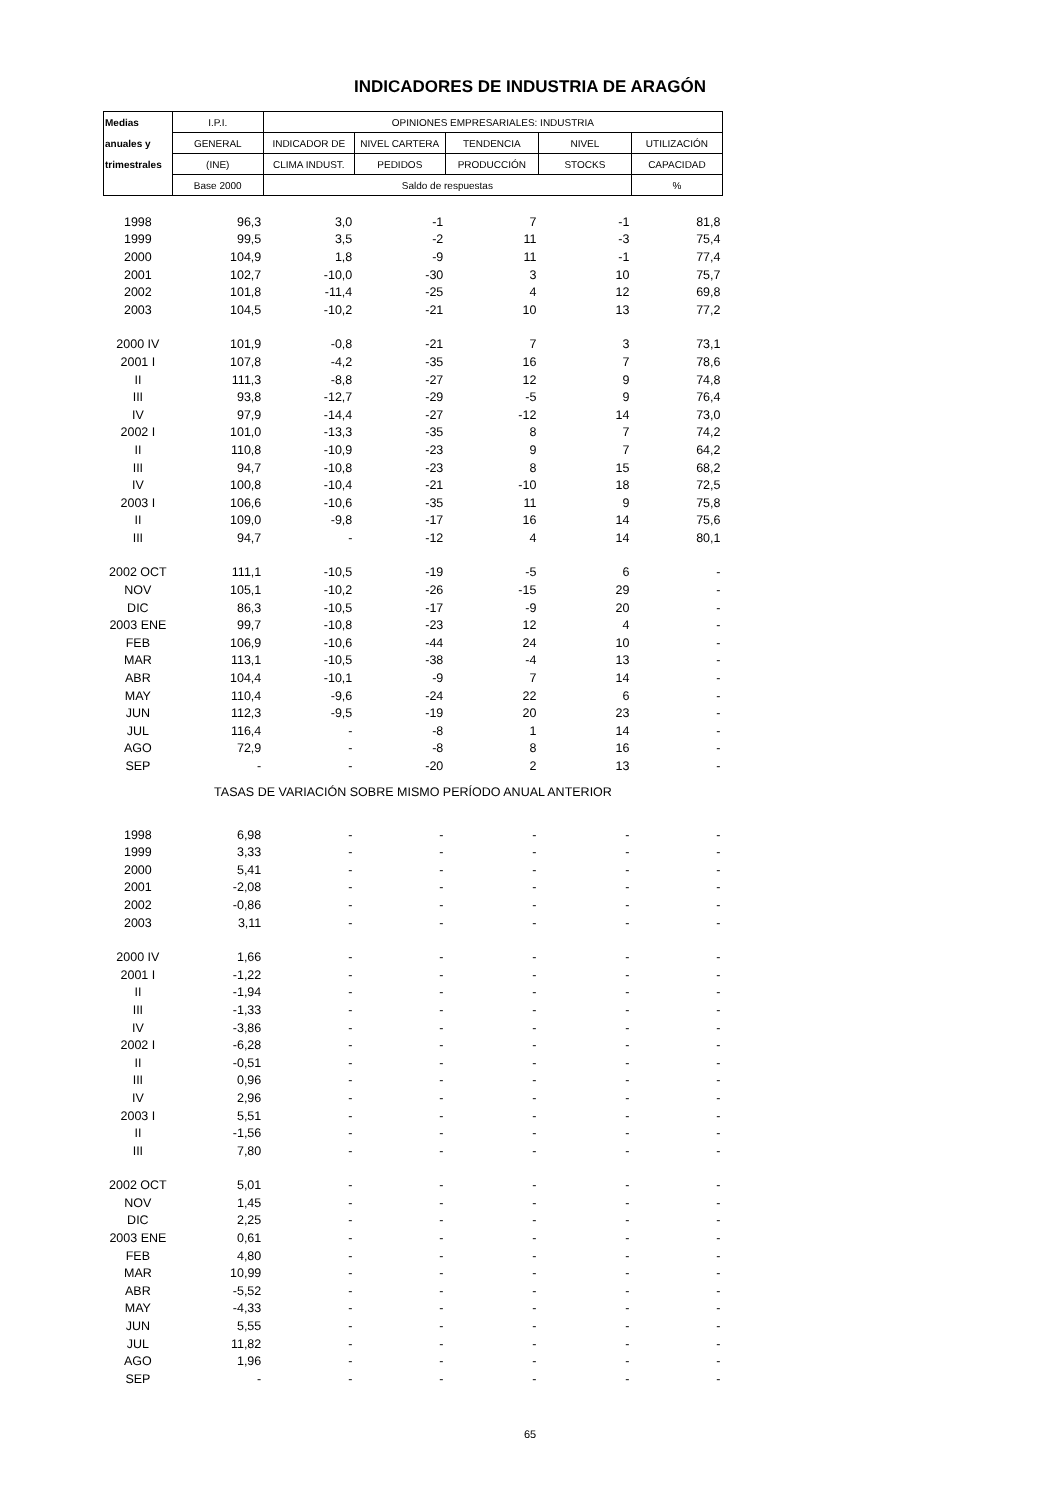INDICADORES DE INDUSTRIA DE ARAGÓN
| Medias | I.P.I. | OPINIONES EMPRESARIALES: INDUSTRIA | | | | |
| --- | --- | --- | --- | --- | --- | --- |
| anuales y | GENERAL | INDICADOR DE | NIVEL CARTERA | TENDENCIA | NIVEL | UTILIZACIÓN |
| trimestrales | (INE) | CLIMA INDUST. | PEDIDOS | PRODUCCIÓN | STOCKS | CAPACIDAD |
| | Base 2000 | Saldo de respuestas | | | | % |
| 1998 | 96,3 | 3,0 | -1 | 7 | -1 | 81,8 |
| 1999 | 99,5 | 3,5 | -2 | 11 | -3 | 75,4 |
| 2000 | 104,9 | 1,8 | -9 | 11 | -1 | 77,4 |
| 2001 | 102,7 | -10,0 | -30 | 3 | 10 | 75,7 |
| 2002 | 101,8 | -11,4 | -25 | 4 | 12 | 69,8 |
| 2003 | 104,5 | -10,2 | -21 | 10 | 13 | 77,2 |
| 2000 IV | 101,9 | -0,8 | -21 | 7 | 3 | 73,1 |
| 2001 I | 107,8 | -4,2 | -35 | 16 | 7 | 78,6 |
| II | 111,3 | -8,8 | -27 | 12 | 9 | 74,8 |
| III | 93,8 | -12,7 | -29 | -5 | 9 | 76,4 |
| IV | 97,9 | -14,4 | -27 | -12 | 14 | 73,0 |
| 2002 I | 101,0 | -13,3 | -35 | 8 | 7 | 74,2 |
| II | 110,8 | -10,9 | -23 | 9 | 7 | 64,2 |
| III | 94,7 | -10,8 | -23 | 8 | 15 | 68,2 |
| IV | 100,8 | -10,4 | -21 | -10 | 18 | 72,5 |
| 2003 I | 106,6 | -10,6 | -35 | 11 | 9 | 75,8 |
| II | 109,0 | -9,8 | -17 | 16 | 14 | 75,6 |
| III | 94,7 | - | -12 | 4 | 14 | 80,1 |
| 2002 OCT | 111,1 | -10,5 | -19 | -5 | 6 | - |
| NOV | 105,1 | -10,2 | -26 | -15 | 29 | - |
| DIC | 86,3 | -10,5 | -17 | -9 | 20 | - |
| 2003 ENE | 99,7 | -10,8 | -23 | 12 | 4 | - |
| FEB | 106,9 | -10,6 | -44 | 24 | 10 | - |
| MAR | 113,1 | -10,5 | -38 | -4 | 13 | - |
| ABR | 104,4 | -10,1 | -9 | 7 | 14 | - |
| MAY | 110,4 | -9,6 | -24 | 22 | 6 | - |
| JUN | 112,3 | -9,5 | -19 | 20 | 23 | - |
| JUL | 116,4 | - | -8 | 1 | 14 | - |
| AGO | 72,9 | - | -8 | 8 | 16 | - |
| SEP | - | - | -20 | 2 | 13 | - |
| TASAS DE VARIACIÓN SOBRE MISMO PERÍODO ANUAL ANTERIOR | | | | | | |
| 1998 | 6,98 | - | - | - | - | - |
| 1999 | 3,33 | - | - | - | - | - |
| 2000 | 5,41 | - | - | - | - | - |
| 2001 | -2,08 | - | - | - | - | - |
| 2002 | -0,86 | - | - | - | - | - |
| 2003 | 3,11 | - | - | - | - | - |
| 2000 IV | 1,66 | - | - | - | - | - |
| 2001 I | -1,22 | - | - | - | - | - |
| II | -1,94 | - | - | - | - | - |
| III | -1,33 | - | - | - | - | - |
| IV | -3,86 | - | - | - | - | - |
| 2002 I | -6,28 | - | - | - | - | - |
| II | -0,51 | - | - | - | - | - |
| III | 0,96 | - | - | - | - | - |
| IV | 2,96 | - | - | - | - | - |
| 2003 I | 5,51 | - | - | - | - | - |
| II | -1,56 | - | - | - | - | - |
| III | 7,80 | - | - | - | - | - |
| 2002 OCT | 5,01 | - | - | - | - | - |
| NOV | 1,45 | - | - | - | - | - |
| DIC | 2,25 | - | - | - | - | - |
| 2003 ENE | 0,61 | - | - | - | - | - |
| FEB | 4,80 | - | - | - | - | - |
| MAR | 10,99 | - | - | - | - | - |
| ABR | -5,52 | - | - | - | - | - |
| MAY | -4,33 | - | - | - | - | - |
| JUN | 5,55 | - | - | - | - | - |
| JUL | 11,82 | - | - | - | - | - |
| AGO | 1,96 | - | - | - | - | - |
| SEP | - | - | - | - | - | - |
65